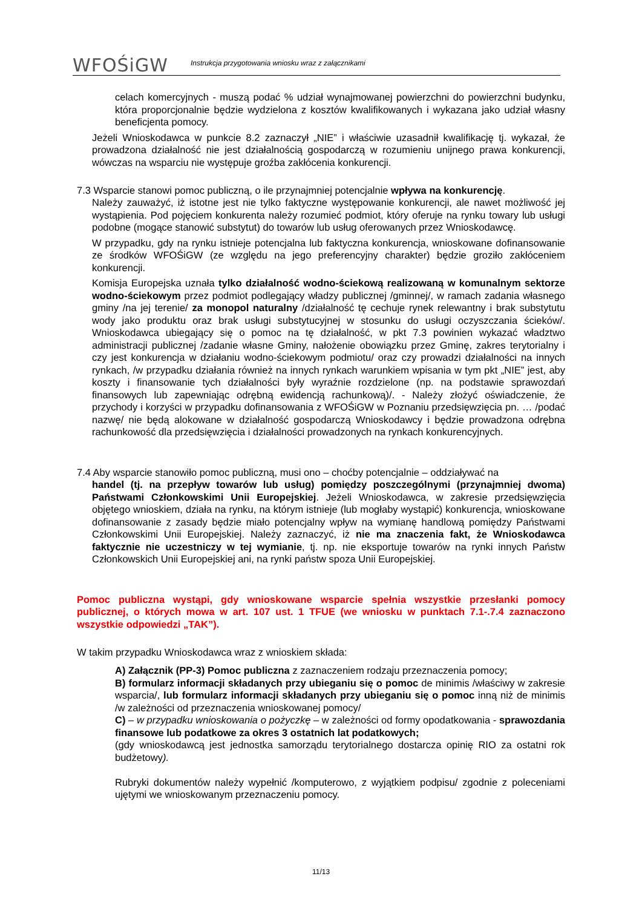WFOŚiGW
Instrukcja przygotowania wniosku wraz z załącznikami
celach komercyjnych - muszą podać % udział wynajmowanej powierzchni do powierzchni budynku, która proporcjonalnie będzie wydzielona z kosztów kwalifikowanych i wykazana jako udział własny beneficjenta pomocy.
Jeżeli Wnioskodawca w punkcie 8.2 zaznaczył „NIE” i właściwie uzasadnił kwalifikację tj. wykazał, że prowadzona działalność nie jest działalnością gospodarczą w rozumieniu unijnego prawa konkurencji, wówczas na wsparciu nie występuje groźba zakłócenia konkurencji.
7.3 Wsparcie stanowi pomoc publiczną, o ile przynajmniej potencjalnie wpływa na konkurencję.
Należy zauważyć, iż istotne jest nie tylko faktyczne występowanie konkurencji, ale nawet możliwość jej wystąpienia. Pod pojęciem konkurenta należy rozumieć podmiot, który oferuje na rynku towary lub usługi podobne (mogące stanowić substytut) do towarów lub usług oferowanych przez Wnioskodawcę.
W przypadku, gdy na rynku istnieje potencjalna lub faktyczna konkurencja, wnioskowane dofinansowanie ze środków WFOŚiGW (ze względu na jego preferencyjny charakter) będzie groziło zakłóceniem konkurencji.
Komisja Europejska uznała tylko działalność wodno-ściekową realizowaną w komunalnym sektorze wodno-ściekowym przez podmiot podlegający władzy publicznej /gminnej/, w ramach zadania własnego gminy /na jej terenie/ za monopol naturalny /działalność tę cechuje rynek relewantny i brak substytutu wody jako produktu oraz brak usługi substytucyjnej w stosunku do usługi oczyszczania ścieków/. Wnioskodawca ubiegający się o pomoc na tę działalność, w pkt 7.3 powinien wykazać władztwo administracji publicznej /zadanie własne Gminy, nałożenie obowiązku przez Gminę, zakres terytorialny i czy jest konkurencja w działaniu wodno-ściekowym podmiotu/ oraz czy prowadzi działalności na innych rynkach, /w przypadku działania również na innych rynkach warunkiem wpisania w tym pkt „NIE” jest, aby koszty i finansowanie tych działalności były wyraźnie rozdzielone (np. na podstawie sprawozdań finansowych lub zapewniając odrębną ewidencją rachunkową)/. - Należy złożyć oświadczenie, że przychody i korzyści w przypadku dofinansowania z WFOŚiGW w Poznaniu przedsięwzięcia pn. … /podać nazwę/ nie będą alokowane w działalność gospodarczą Wnioskodawcy i będzie prowadzona odrębna rachunkowość dla przedsięwzięcia i działalności prowadzonych na rynkach konkurencyjnych.
7.4 Aby wsparcie stanowiło pomoc publiczną, musi ono – choćby potencjalnie – oddziaływać na
handel (tj. na przepływ towarów lub usług) pomiędzy poszczególnymi (przynajmniej dwoma) Państwami Członkowskimi Unii Europejskiej. Jeżeli Wnioskodawca, w zakresie przedsięwzięcia objętego wnioskiem, działa na rynku, na którym istnieje (lub mogłaby wystąpić) konkurencja, wnioskowane dofinansowanie z zasady będzie miało potencjalny wpływ na wymianę handlową pomiędzy Państwami Członkowskimi Unii Europejskiej. Należy zaznaczyć, iż nie ma znaczenia fakt, że Wnioskodawca faktycznie nie uczestniczy w tej wymianie, tj. np. nie eksportuje towarów na rynki innych Państw Członkowskich Unii Europejskiej ani, na rynki państw spoza Unii Europejskiej.
Pomoc publiczna wystąpi, gdy wnioskowane wsparcie spełnia wszystkie przesłanki pomocy publicznej, o których mowa w art. 107 ust. 1 TFUE (we wniosku w punktach 7.1-.7.4 zaznaczono wszystkie odpowiedzi „TAK”).
W takim przypadku Wnioskodawca wraz z wnioskiem składa:
A) Załącznik (PP-3) Pomoc publiczna z zaznaczeniem rodzaju przeznaczenia pomocy;
B) formularz informacji składanych przy ubieganiu się o pomoc de minimis /właściwy w zakresie wsparcia/, lub formularz informacji składanych przy ubieganiu się o pomoc inną niż de minimis /w zależności od przeznaczenia wnioskowanej pomocy/
C) – w przypadku wnioskowania o pożyczkę – w zależności od formy opodatkowania - sprawozdania finansowe lub podatkowe za okres 3 ostatnich lat podatkowych;
(gdy wnioskodawcą jest jednostka samorządu terytorialnego dostarcza opinię RIO za ostatni rok budżetowy).
Rubryki dokumentów należy wypełnić /komputerowo, z wyjątkiem podpisu/ zgodnie z poleceniami ujętymi we wnioskowanym przeznaczeniu pomocy.
11/13